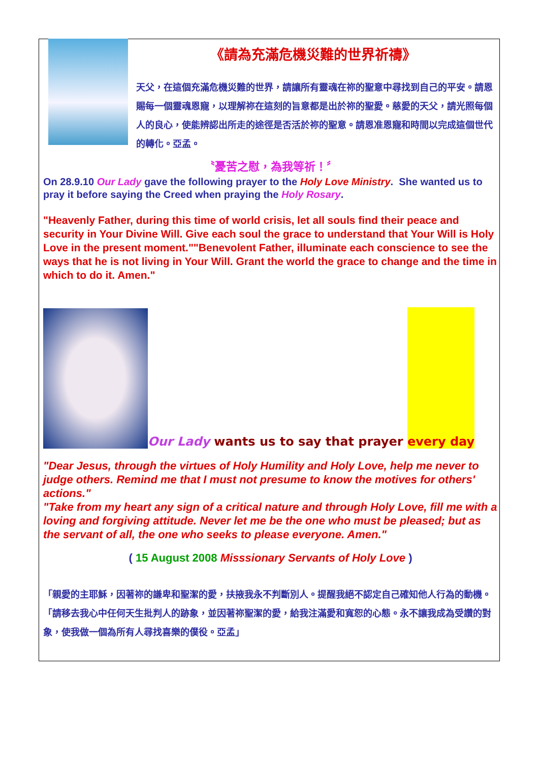《請為充滿危機災難的世界祈禱》
天父，在這個充滿危機災難的世界，請讓所有靈魂在祢的聖意中尋找到自己的平安。請恩賜每一個靈魂恩寵，以理解祢在這刻的旨意都是出於祢的聖愛。慈愛的天父，請光照每個人的良心，使能辨認出所走的途徑是否活於祢的聖意。請恩准恩寵和時間以完成這個世代的轉化。亞孟。
〝憂苦之慰，為我等祈！〞
On 28.9.10 Our Lady gave the following prayer to the Holy Love Ministry. She wanted us to pray it before saying the Creed when praying the Holy Rosary.
"Heavenly Father, during this time of world crisis, let all souls find their peace and security in Your Divine Will. Give each soul the grace to understand that Your Will is Holy Love in the present moment.""Benevolent Father, illuminate each conscience to see the ways that he is not living in Your Will. Grant the world the grace to change and the time in which to do it. Amen."
Our Lady wants us to say that prayer every day
"Dear Jesus, through the virtues of Holy Humility and Holy Love, help me never to judge others. Remind me that I must not presume to know the motives for others' actions."
"Take from my heart any sign of a critical nature and through Holy Love, fill me with a loving and forgiving attitude. Never let me be the one who must be pleased; but as the servant of all, the one who seeks to please everyone. Amen."
( 15 August 2008 Misssionary Servants of Holy Love )
「親愛的主耶穌，因著祢的謙卑和聖潔的愛，扶掖我永不判斷別人。提醒我絕不認定自己確知他人行為的動機。「請移去我心中任何天生批判人的跡象，並因著祢聖潔的愛，給我注滿愛和寬恕的心態。永不讓我成為受讚的對象，使我做一個為所有人尋找喜樂的僕役。亞孟」